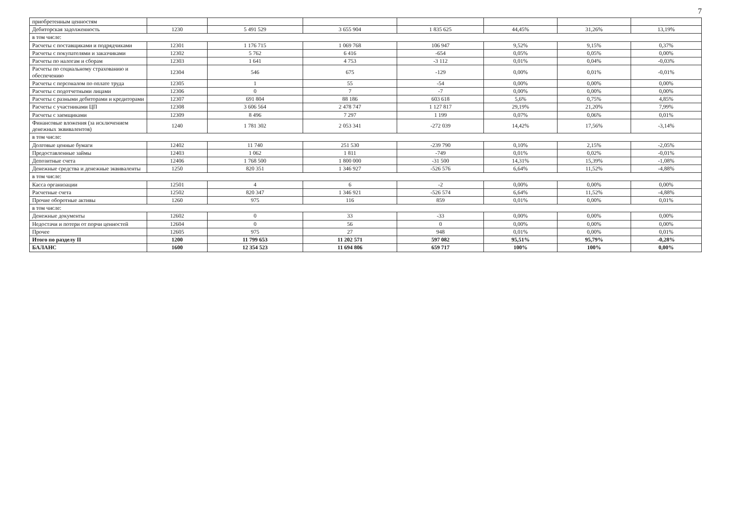7
| приобретенным ценностям | | | | | | | |
| Дебиторская задолженность | 1230 | 5 491 529 | 3 655 904 | 1 835 625 | 44,45% | 31,26% | 13,19% |
| в том числе: | | | | | | | |
| Расчеты с поставщиками и подрядчиками | 12301 | 1 176 715 | 1 069 768 | 106 947 | 9,52% | 9,15% | 0,37% |
| Расчеты с покупателями и заказчиками | 12302 | 5 762 | 6 416 | -654 | 0,05% | 0,05% | 0,00% |
| Расчеты по налогам и сборам | 12303 | 1 641 | 4 753 | -3 112 | 0,01% | 0,04% | -0,03% |
| Расчеты по социальному страхованию и обеспечению | 12304 | 546 | 675 | -129 | 0,00% | 0,01% | -0,01% |
| Расчеты с персоналом по оплате труда | 12305 | 1 | 55 | -54 | 0,00% | 0,00% | 0,00% |
| Расчеты с подотчетными лицами | 12306 | 0 | 7 | -7 | 0,00% | 0,00% | 0,00% |
| Расчеты с разными дебиторами и кредиторами | 12307 | 691 804 | 88 186 | 603 618 | 5,6% | 0,75% | 4,85% |
| Расчеты с участниками ЦП | 12308 | 3 606 564 | 2 478 747 | 1 127 817 | 29,19% | 21,20% | 7,99% |
| Расчеты с заемщиками | 12309 | 8 496 | 7 297 | 1 199 | 0,07% | 0,06% | 0,01% |
| Финансовые вложения (за исключением денежных эквивалентов) | 1240 | 1 781 302 | 2 053 341 | -272 039 | 14,42% | 17,56% | -3,14% |
| в том числе: | | | | | | | |
| Долговые ценные бумаги | 12402 | 11 740 | 251 530 | -239 790 | 0,10% | 2,15% | -2,05% |
| Предоставленные займы | 12403 | 1 062 | 1 811 | -749 | 0,01% | 0,02% | -0,01% |
| Депозитные счета | 12406 | 1 768 500 | 1 800 000 | -31 500 | 14,31% | 15,39% | -1,08% |
| Денежные средства и денежные эквиваленты | 1250 | 820 351 | 1 346 927 | -526 576 | 6,64% | 11,52% | -4,88% |
| в том числе: | | | | | | | |
| Касса организации | 12501 | 4 | 6 | -2 | 0,00% | 0,00% | 0,00% |
| Расчетные счета | 12502 | 820 347 | 1 346 921 | -526 574 | 6,64% | 11,52% | -4,88% |
| Прочие оборотные активы | 1260 | 975 | 116 | 859 | 0,01% | 0,00% | 0,01% |
| в том числе: | | | | | | | |
| Денежные документы | 12602 | 0 | 33 | -33 | 0,00% | 0,00% | 0,00% |
| Недостачи и потери от порчи ценностей | 12604 | 0 | 56 | 0 | 0,00% | 0,00% | 0,00% |
| Прочее | 12605 | 975 | 27 | 948 | 0,01% | 0,00% | 0,01% |
| Итого по разделу II | 1200 | 11 799 653 | 11 202 571 | 597 082 | 95,51% | 95,79% | -0,28% |
| БАЛАНС | 1600 | 12 354 523 | 11 694 806 | 659 717 | 100% | 100% | 0,00% |